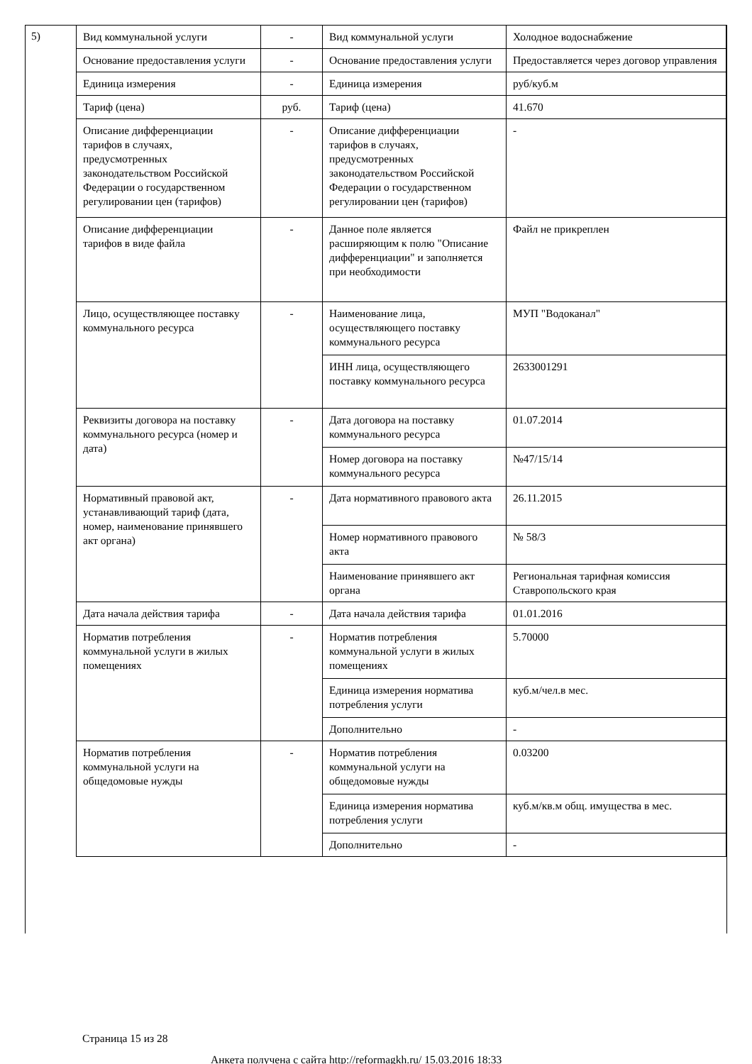5)
| Вид коммунальной услуги | - | Вид коммунальной услуги | Холодное водоснабжение |
| Основание предоставления услуги | - | Основание предоставления услуги | Предоставляется через договор управления |
| Единица измерения | - | Единица измерения | руб/куб.м |
| Тариф (цена) | руб. | Тариф (цена) | 41.670 |
| Описание дифференциации тарифов в случаях, предусмотренных законодательством Российской Федерации о государственном регулировании цен (тарифов) | - | Описание дифференциации тарифов в случаях, предусмотренных законодательством Российской Федерации о государственном регулировании цен (тарифов) | - |
| Описание дифференциации тарифов в виде файла | - | Данное поле является расширяющим к полю "Описание дифференциации" и заполняется при необходимости | Файл не прикреплен |
| Лицо, осуществляющее поставку коммунального ресурса | - | Наименование лица, осуществляющего поставку коммунального ресурса | МУП "Водоканал" |
| | | ИНН лица, осуществляющего поставку коммунального ресурса | 2633001291 |
| Реквизиты договора на поставку коммунального ресурса (номер и дата) | - | Дата договора на поставку коммунального ресурса | 01.07.2014 |
| | | Номер договора на поставку коммунального ресурса | №47/15/14 |
| Нормативный правовой акт, устанавливающий тариф (дата, номер, наименование принявшего акт органа) | - | Дата нормативного правового акта | 26.11.2015 |
| | | Номер нормативного правового акта | № 58/3 |
| | | Наименование принявшего акт органа | Региональная тарифная комиссия Ставропольского края |
| Дата начала действия тарифа | - | Дата начала действия тарифа | 01.01.2016 |
| Норматив потребления коммунальной услуги в жилых помещениях | - | Норматив потребления коммунальной услуги в жилых помещениях | 5.70000 |
| | | Единица измерения норматива потребления услуги | куб.м/чел.в мес. |
| | | Дополнительно | - |
| Норматив потребления коммунальной услуги на общедомовые нужды | - | Норматив потребления коммунальной услуги на общедомовые нужды | 0.03200 |
| | | Единица измерения норматива потребления услуги | куб.м/кв.м общ. имущества в мес. |
| | | Дополнительно | - |
Страница 15 из 28
Анкета получена с сайта http://reformagkh.ru/ 15.03.2016 18:33